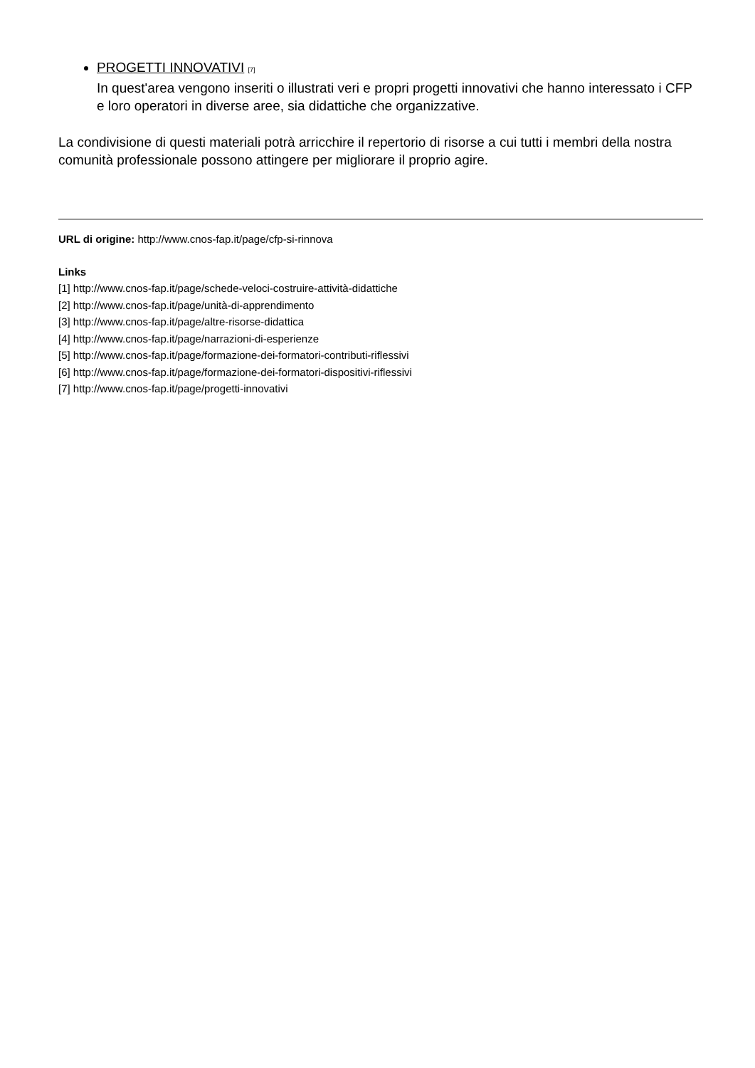PROGETTI INNOVATIVI [7]
In quest'area vengono inseriti o illustrati veri e propri progetti innovativi che hanno interessato i CFP e loro operatori in diverse aree, sia didattiche che organizzative.
La condivisione di questi materiali potrà arricchire il repertorio di risorse a cui tutti i membri della nostra comunità professionale possono attingere per migliorare il proprio agire.
URL di origine: http://www.cnos-fap.it/page/cfp-si-rinnova
Links
[1] http://www.cnos-fap.it/page/schede-veloci-costruire-attività-didattiche
[2] http://www.cnos-fap.it/page/unità-di-apprendimento
[3] http://www.cnos-fap.it/page/altre-risorse-didattica
[4] http://www.cnos-fap.it/page/narrazioni-di-esperienze
[5] http://www.cnos-fap.it/page/formazione-dei-formatori-contributi-riflessivi
[6] http://www.cnos-fap.it/page/formazione-dei-formatori-dispositivi-riflessivi
[7] http://www.cnos-fap.it/page/progetti-innovativi